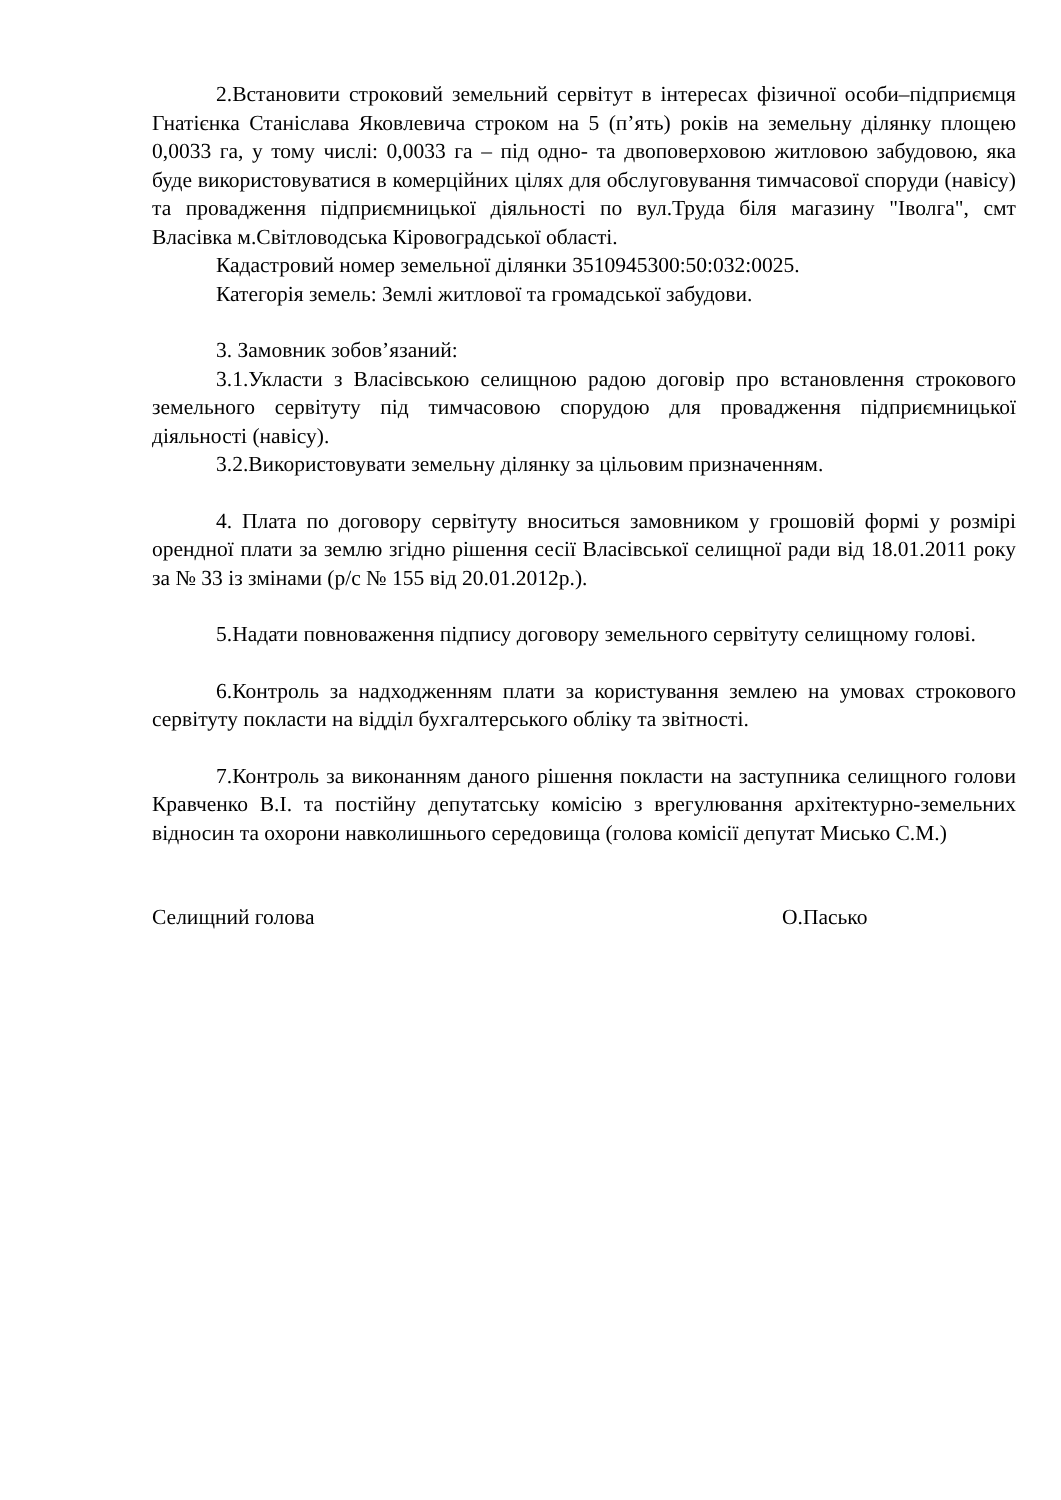2.Встановити строковий земельний сервітут в інтересах фізичної особи–підприємця Гнатієнка Станіслава Яковлевича строком на 5 (п’ять) років на земельну ділянку площею 0,0033 га, у тому числі: 0,0033 га – під одно- та двоповерховою житловою забудовою, яка буде використовуватися в комерційних цілях для обслуговування тимчасової споруди (навісу) та провадження підприємницької діяльності по вул.Труда біля магазину "Іволга", смт Власівка м.Світловодська Кіровоградської області.
Кадастровий номер земельної ділянки 3510945300:50:032:0025.
Категорія земель: Землі житлової та громадської забудови.
3. Замовник зобов’язаний:
3.1.Укласти з Власівською селищною радою договір про встановлення строкового земельного сервітуту під тимчасовою спорудою для провадження підприємницької діяльності (навісу).
3.2.Використовувати земельну ділянку за цільовим призначенням.
4. Плата по договору сервітуту вноситься замовником у грошовій формі у розмірі орендної плати за землю згідно рішення сесії Власівської селищної ради від 18.01.2011 року за № 33 із змінами (р/с № 155 від 20.01.2012р.).
5.Надати повноваження підпису договору земельного сервітуту селищному голові.
6.Контроль за надходженням плати за користування землею на умовах строкового сервітуту покласти на відділ бухгалтерського обліку та звітності.
7.Контроль за виконанням даного рішення покласти на заступника селищного голови Кравченко В.І. та постійну депутатську комісію з врегулювання архітектурно-земельних відносин та охорони навколишнього середовища (голова комісії депутат Мисько С.М.)
Селищний голова О.Пасько